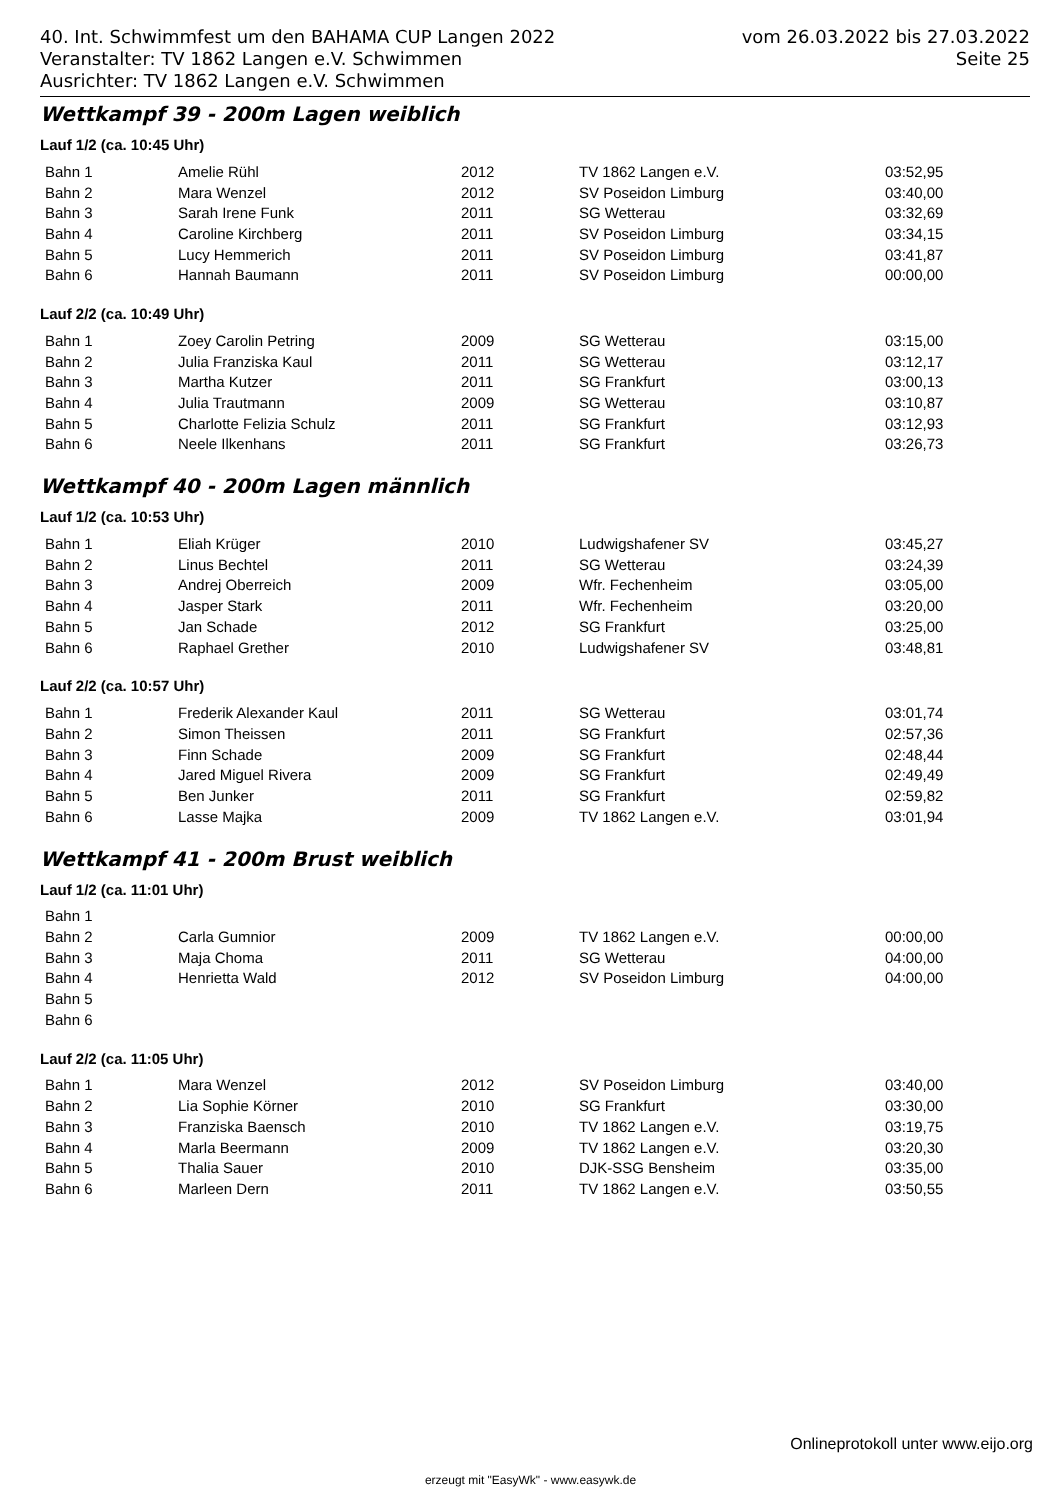40. Int. Schwimmfest um den BAHAMA CUP Langen 2022 vom 26.03.2022 bis 27.03.2022
Veranstalter: TV 1862 Langen e.V. Schwimmen Seite 25
Ausrichter: TV 1862 Langen e.V. Schwimmen
Wettkampf 39 - 200m Lagen weiblich
Lauf 1/2 (ca. 10:45 Uhr)
| Bahn 1 | Amelie Rühl | 2012 | TV 1862 Langen e.V. | 03:52,95 |
| Bahn 2 | Mara Wenzel | 2012 | SV Poseidon Limburg | 03:40,00 |
| Bahn 3 | Sarah Irene Funk | 2011 | SG Wetterau | 03:32,69 |
| Bahn 4 | Caroline Kirchberg | 2011 | SV Poseidon Limburg | 03:34,15 |
| Bahn 5 | Lucy Hemmerich | 2011 | SV Poseidon Limburg | 03:41,87 |
| Bahn 6 | Hannah Baumann | 2011 | SV Poseidon Limburg | 00:00,00 |
Lauf 2/2 (ca. 10:49 Uhr)
| Bahn 1 | Zoey Carolin Petring | 2009 | SG Wetterau | 03:15,00 |
| Bahn 2 | Julia Franziska Kaul | 2011 | SG Wetterau | 03:12,17 |
| Bahn 3 | Martha Kutzer | 2011 | SG Frankfurt | 03:00,13 |
| Bahn 4 | Julia Trautmann | 2009 | SG Wetterau | 03:10,87 |
| Bahn 5 | Charlotte Felizia Schulz | 2011 | SG Frankfurt | 03:12,93 |
| Bahn 6 | Neele Ilkenhans | 2011 | SG Frankfurt | 03:26,73 |
Wettkampf 40 - 200m Lagen männlich
Lauf 1/2 (ca. 10:53 Uhr)
| Bahn 1 | Eliah Krüger | 2010 | Ludwigshafener SV | 03:45,27 |
| Bahn 2 | Linus Bechtel | 2011 | SG Wetterau | 03:24,39 |
| Bahn 3 | Andrej Oberreich | 2009 | Wfr. Fechenheim | 03:05,00 |
| Bahn 4 | Jasper Stark | 2011 | Wfr. Fechenheim | 03:20,00 |
| Bahn 5 | Jan Schade | 2012 | SG Frankfurt | 03:25,00 |
| Bahn 6 | Raphael Grether | 2010 | Ludwigshafener SV | 03:48,81 |
Lauf 2/2 (ca. 10:57 Uhr)
| Bahn 1 | Frederik Alexander Kaul | 2011 | SG Wetterau | 03:01,74 |
| Bahn 2 | Simon Theissen | 2011 | SG Frankfurt | 02:57,36 |
| Bahn 3 | Finn Schade | 2009 | SG Frankfurt | 02:48,44 |
| Bahn 4 | Jared Miguel Rivera | 2009 | SG Frankfurt | 02:49,49 |
| Bahn 5 | Ben Junker | 2011 | SG Frankfurt | 02:59,82 |
| Bahn 6 | Lasse Majka | 2009 | TV 1862 Langen e.V. | 03:01,94 |
Wettkampf 41 - 200m Brust weiblich
Lauf 1/2 (ca. 11:01 Uhr)
| Bahn 1 | | | | |
| Bahn 2 | Carla Gumnior | 2009 | TV 1862 Langen e.V. | 00:00,00 |
| Bahn 3 | Maja Choma | 2011 | SG Wetterau | 04:00,00 |
| Bahn 4 | Henrietta Wald | 2012 | SV Poseidon Limburg | 04:00,00 |
| Bahn 5 | | | | |
| Bahn 6 | | | | |
Lauf 2/2 (ca. 11:05 Uhr)
| Bahn 1 | Mara Wenzel | 2012 | SV Poseidon Limburg | 03:40,00 |
| Bahn 2 | Lia Sophie Körner | 2010 | SG Frankfurt | 03:30,00 |
| Bahn 3 | Franziska Baensch | 2010 | TV 1862 Langen e.V. | 03:19,75 |
| Bahn 4 | Marla Beermann | 2009 | TV 1862 Langen e.V. | 03:20,30 |
| Bahn 5 | Thalia Sauer | 2010 | DJK-SSG Bensheim | 03:35,00 |
| Bahn 6 | Marleen Dern | 2011 | TV 1862 Langen e.V. | 03:50,55 |
Onlineprotokoll unter www.eijo.org
erzeugt mit "EasyWk" - www.easywk.de